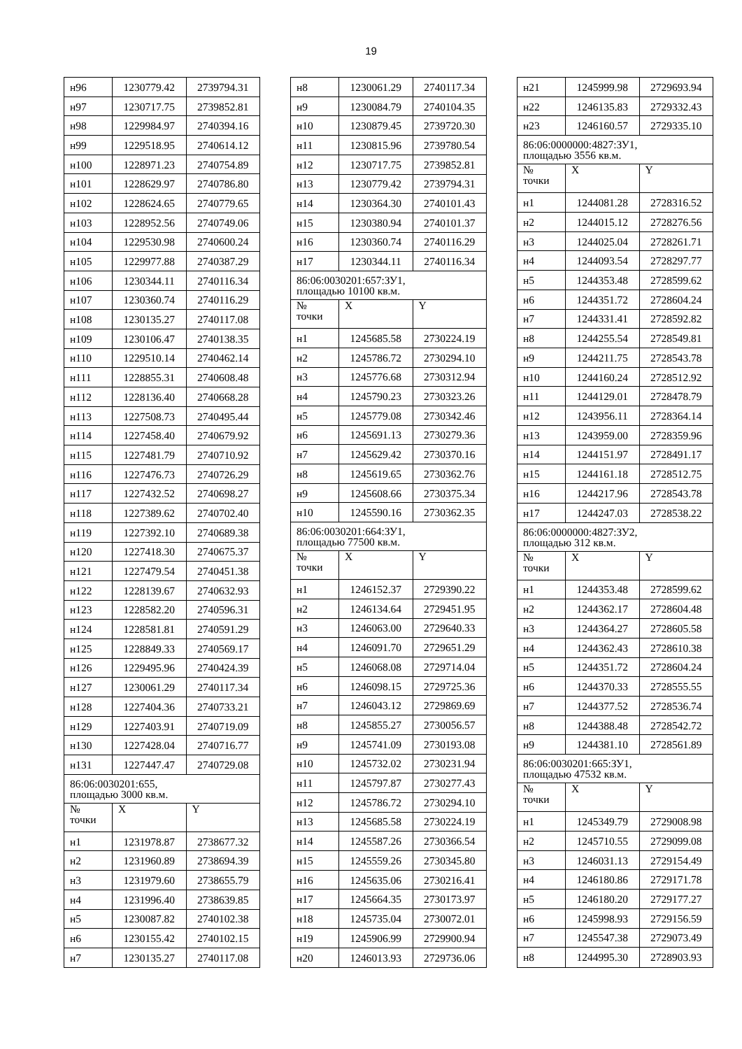19
| н96 | 1230779.42 | 2739794.31 |
| н97 | 1230717.75 | 2739852.81 |
| н98 | 1229984.97 | 2740394.16 |
| н99 | 1229518.95 | 2740614.12 |
| н100 | 1228971.23 | 2740754.89 |
| н101 | 1228629.97 | 2740786.80 |
| н102 | 1228624.65 | 2740779.65 |
| н103 | 1228952.56 | 2740749.06 |
| н104 | 1229530.98 | 2740600.24 |
| н105 | 1229977.88 | 2740387.29 |
| н106 | 1230344.11 | 2740116.34 |
| н107 | 1230360.74 | 2740116.29 |
| н108 | 1230135.27 | 2740117.08 |
| н109 | 1230106.47 | 2740138.35 |
| н110 | 1229510.14 | 2740462.14 |
| н111 | 1228855.31 | 2740608.48 |
| н112 | 1228136.40 | 2740668.28 |
| н113 | 1227508.73 | 2740495.44 |
| н114 | 1227458.40 | 2740679.92 |
| н115 | 1227481.79 | 2740710.92 |
| н116 | 1227476.73 | 2740726.29 |
| н117 | 1227432.52 | 2740698.27 |
| н118 | 1227389.62 | 2740702.40 |
| н119 | 1227392.10 | 2740689.38 |
| н120 | 1227418.30 | 2740675.37 |
| н121 | 1227479.54 | 2740451.38 |
| н122 | 1228139.67 | 2740632.93 |
| н123 | 1228582.20 | 2740596.31 |
| н124 | 1228581.81 | 2740591.29 |
| н125 | 1228849.33 | 2740569.17 |
| н126 | 1229495.96 | 2740424.39 |
| н127 | 1230061.29 | 2740117.34 |
| н128 | 1227404.36 | 2740733.21 |
| н129 | 1227403.91 | 2740719.09 |
| н130 | 1227428.04 | 2740716.77 |
| н131 | 1227447.47 | 2740729.08 |
| 86:06:0030201:655, площадью 3000 кв.м. | | |
| № точки | X | Y |
| н1 | 1231978.87 | 2738677.32 |
| н2 | 1231960.89 | 2738694.39 |
| н3 | 1231979.60 | 2738655.79 |
| н4 | 1231996.40 | 2738639.85 |
| н5 | 1230087.82 | 2740102.38 |
| н6 | 1230155.42 | 2740102.15 |
| н7 | 1230135.27 | 2740117.08 |
| н8 | 1230061.29 | 2740117.34 |
| н9 | 1230084.79 | 2740104.35 |
| н10 | 1230879.45 | 2739720.30 |
| н11 | 1230815.96 | 2739780.54 |
| н12 | 1230717.75 | 2739852.81 |
| н13 | 1230779.42 | 2739794.31 |
| н14 | 1230364.30 | 2740101.43 |
| н15 | 1230380.94 | 2740101.37 |
| н16 | 1230360.74 | 2740116.29 |
| н17 | 1230344.11 | 2740116.34 |
| 86:06:0030201:657:ЗУ1, площадью 10100 кв.м. | | |
| № точки | X | Y |
| н1 | 1245685.58 | 2730224.19 |
| н2 | 1245786.72 | 2730294.10 |
| н3 | 1245776.68 | 2730312.94 |
| н4 | 1245790.23 | 2730323.26 |
| н5 | 1245779.08 | 2730342.46 |
| н6 | 1245691.13 | 2730279.36 |
| н7 | 1245629.42 | 2730370.16 |
| н8 | 1245619.65 | 2730362.76 |
| н9 | 1245608.66 | 2730375.34 |
| н10 | 1245590.16 | 2730362.35 |
| 86:06:0030201:664:ЗУ1, площадью 77500 кв.м. | | |
| № точки | X | Y |
| н1 | 1246152.37 | 2729390.22 |
| н2 | 1246134.64 | 2729451.95 |
| н3 | 1246063.00 | 2729640.33 |
| н4 | 1246091.70 | 2729651.29 |
| н5 | 1246068.08 | 2729714.04 |
| н6 | 1246098.15 | 2729725.36 |
| н7 | 1246043.12 | 2729869.69 |
| н8 | 1245855.27 | 2730056.57 |
| н9 | 1245741.09 | 2730193.08 |
| н10 | 1245732.02 | 2730231.94 |
| н11 | 1245797.87 | 2730277.43 |
| н12 | 1245786.72 | 2730294.10 |
| н13 | 1245685.58 | 2730224.19 |
| н14 | 1245587.26 | 2730366.54 |
| н15 | 1245559.26 | 2730345.80 |
| н16 | 1245635.06 | 2730216.41 |
| н17 | 1245664.35 | 2730173.97 |
| н18 | 1245735.04 | 2730072.01 |
| н19 | 1245906.99 | 2729900.94 |
| н20 | 1246013.93 | 2729736.06 |
| н21 | 1245999.98 | 2729693.94 |
| н22 | 1246135.83 | 2729332.43 |
| н23 | 1246160.57 | 2729335.10 |
| 86:06:0000000:4827:ЗУ1, площадью 3556 кв.м. | | |
| № точки | X | Y |
| н1 | 1244081.28 | 2728316.52 |
| н2 | 1244015.12 | 2728276.56 |
| н3 | 1244025.04 | 2728261.71 |
| н4 | 1244093.54 | 2728297.77 |
| н5 | 1244353.48 | 2728599.62 |
| н6 | 1244351.72 | 2728604.24 |
| н7 | 1244331.41 | 2728592.82 |
| н8 | 1244255.54 | 2728549.81 |
| н9 | 1244211.75 | 2728543.78 |
| н10 | 1244160.24 | 2728512.92 |
| н11 | 1244129.01 | 2728478.79 |
| н12 | 1243956.11 | 2728364.14 |
| н13 | 1243959.00 | 2728359.96 |
| н14 | 1244151.97 | 2728491.17 |
| н15 | 1244161.18 | 2728512.75 |
| н16 | 1244217.96 | 2728543.78 |
| н17 | 1244247.03 | 2728538.22 |
| 86:06:0000000:4827:ЗУ2, площадью 312 кв.м. | | |
| № точки | X | Y |
| н1 | 1244353.48 | 2728599.62 |
| н2 | 1244362.17 | 2728604.48 |
| н3 | 1244364.27 | 2728605.58 |
| н4 | 1244362.43 | 2728610.38 |
| н5 | 1244351.72 | 2728604.24 |
| н6 | 1244370.33 | 2728555.55 |
| н7 | 1244377.52 | 2728536.74 |
| н8 | 1244388.48 | 2728542.72 |
| н9 | 1244381.10 | 2728561.89 |
| 86:06:0030201:665:ЗУ1, площадью 47532 кв.м. | | |
| № точки | X | Y |
| н1 | 1245349.79 | 2729008.98 |
| н2 | 1245710.55 | 2729099.08 |
| н3 | 1246031.13 | 2729154.49 |
| н4 | 1246180.86 | 2729171.78 |
| н5 | 1246180.20 | 2729177.27 |
| н6 | 1245998.93 | 2729156.59 |
| н7 | 1245547.38 | 2729073.49 |
| н8 | 1244995.30 | 2728903.93 |